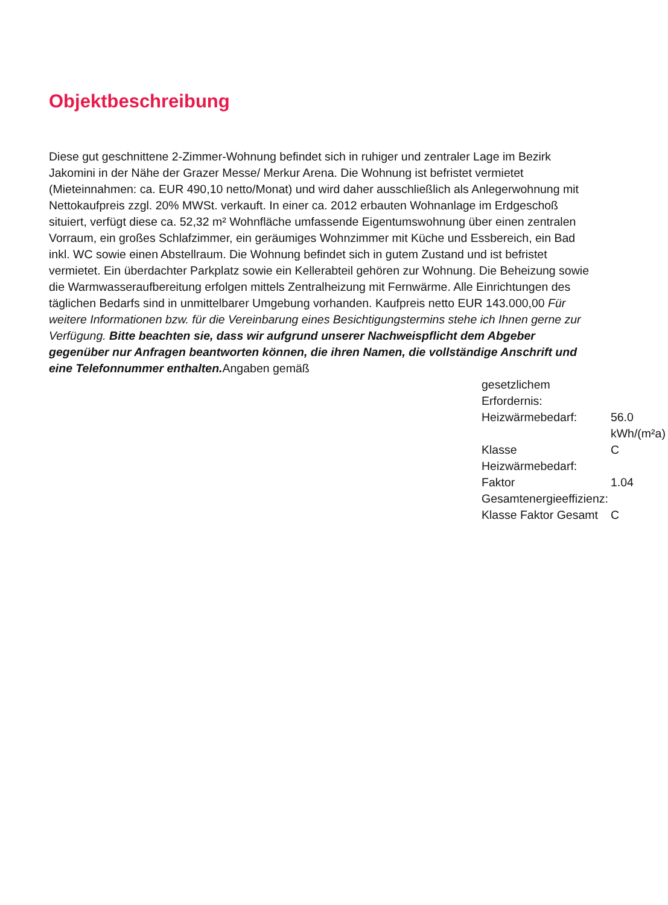Objektbeschreibung
Diese gut geschnittene 2-Zimmer-Wohnung befindet sich in ruhiger und zentraler Lage im Bezirk Jakomini in der Nähe der Grazer Messe/ Merkur Arena. Die Wohnung ist befristet vermietet (Mieteinnahmen: ca. EUR 490,10 netto/Monat) und wird daher ausschließlich als Anlegerwohnung mit Nettokaufpreis zzgl. 20% MWSt. verkauft. In einer ca. 2012 erbauten Wohnanlage im Erdgeschoß situiert, verfügt diese ca. 52,32 m² Wohnfläche umfassende Eigentumswohnung über einen zentralen Vorraum, ein großes Schlafzimmer, ein geräumiges Wohnzimmer mit Küche und Essbereich, ein Bad inkl. WC sowie einen Abstellraum. Die Wohnung befindet sich in gutem Zustand und ist befristet vermietet. Ein überdachter Parkplatz sowie ein Kellerabteil gehören zur Wohnung. Die Beheizung sowie die Warmwasseraufbereitung erfolgen mittels Zentralheizung mit Fernwärme. Alle Einrichtungen des täglichen Bedarfs sind in unmittelbarer Umgebung vorhanden. Kaufpreis netto EUR 143.000,00 Für weitere Informationen bzw. für die Vereinbarung eines Besichtigungstermins stehe ich Ihnen gerne zur Verfügung. Bitte beachten sie, dass wir aufgrund unserer Nachweispflicht dem Abgeber gegenüber nur Anfragen beantworten können, die ihren Namen, die vollständige Anschrift und eine Telefonnummer enthalten. Angaben gemäß
gesetzlichem
Erfordernis:
| Heizwärmebedarf: | 56.0 kWh/(m²a) |
| Klasse Heizwärmebedarf: | C |
| Faktor Gesamtenergieeffizienz: | 1.04 |
| Klasse Faktor Gesamt | C |